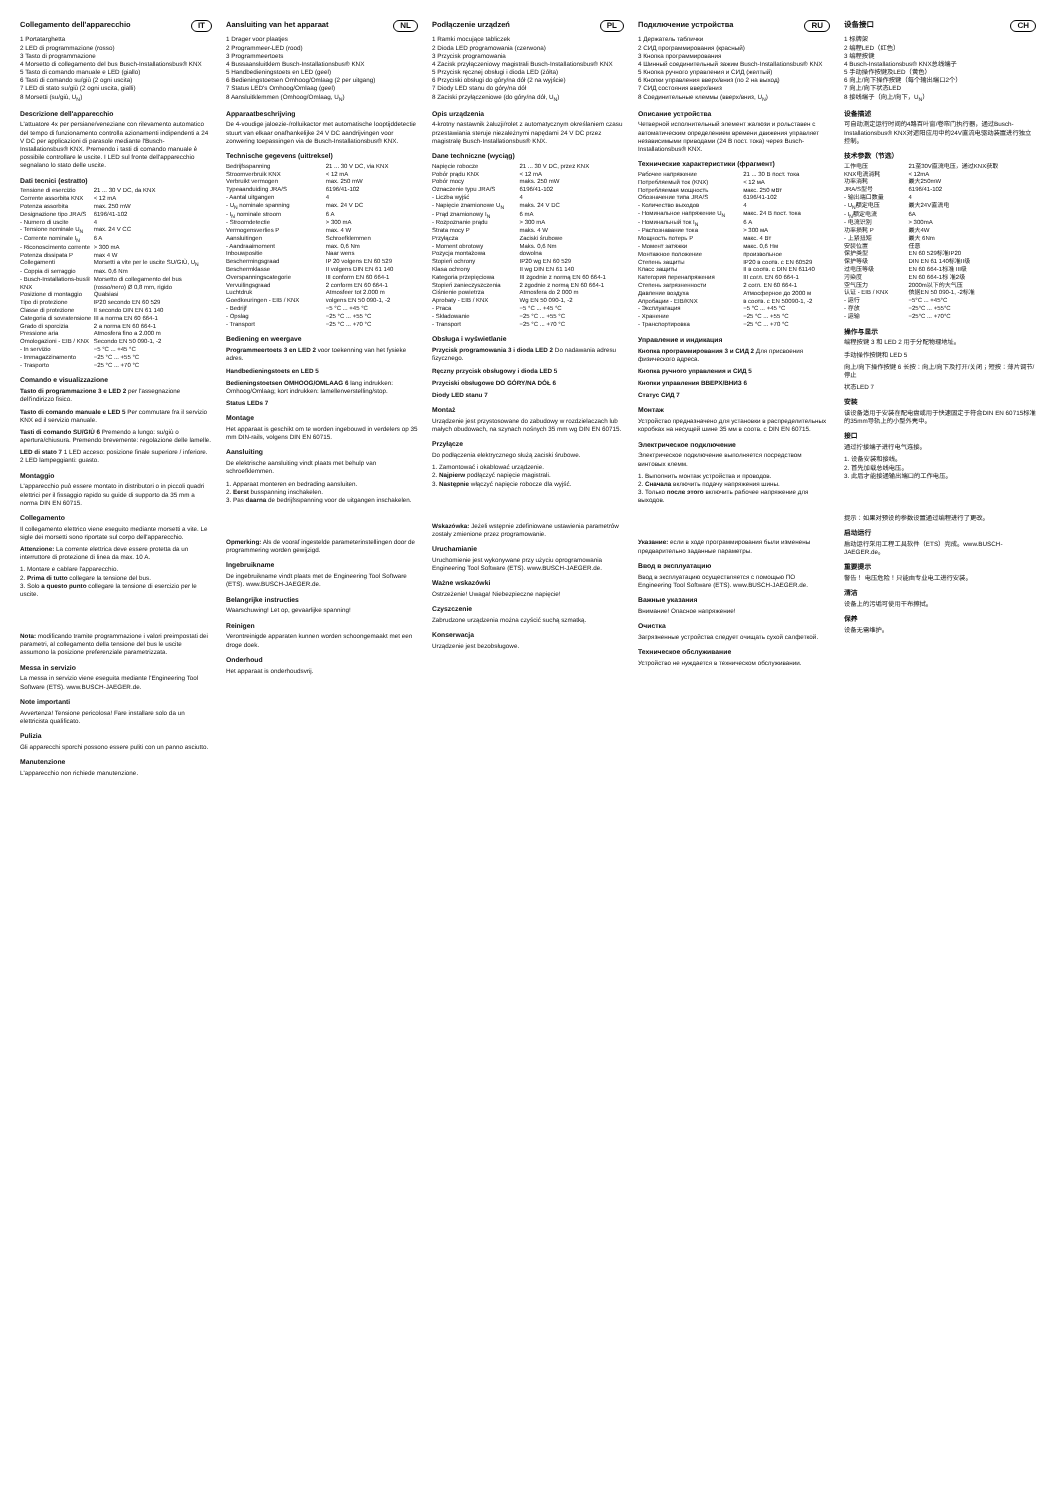Collegamento dell'apparecchio IT
1 Portatarghetta
2 LED di programmazione (rosso)
3 Tasto di programmazione
4 Morsetto di collegamento del bus Busch-Installationsbus® KNX
5 Tasto di comando manuale e LED (giallo)
6 Tasti di comando su/giù (2 ogni uscita)
7 LED di stato su/giù (2 ogni uscita, gialli)
8 Morsetti (su/giù, U<sub>N</sub>)
Descrizione dell'apparecchio
L'attuatore 4x per persiane/veneziane con rilevamento automatico del tempo di funzionamento controlla azionamenti indipendenti a 24 V DC per applicazioni di parasole mediante l'Busch-Installationsbus® KNX. Premendo i tasti di comando manuale è possibile controllare le uscite. I LED sul fronte dell'apparecchio segnalano lo stato delle uscite.
Dati tecnici (estratto)
| Tensione di esercizio | 21 ... 30 V DC, da KNX |
| Corrente assorbita KNX | < 12 mA |
| Potenza assorbita | max. 250 mW |
| Designazione tipo JRA/S | 6196/41-102 |
| - Numero di uscite | 4 |
| - Tensione nominale U<sub>N</sub> | max. 24 V CC |
| - Corrente nominale I<sub>N</sub> | 6 A |
| - Riconoscimento corrente | > 300 mA |
| Potenza dissipata P | max 4 W |
| Collegamenti | Morsetti a vite per le uscite SU/GIÙ, U<sub>N</sub> |
| - Coppia di serraggio | max. 0,6 Nm |
| - Busch-Installations-bus® KNX | Morsetto di collegamento del bus (rosso/nero) Ø 0,8 mm, rigido |
| Posizione di montaggio | Qualsiasi |
| Tipo di protezione | IP20 secondo EN 60 529 |
| Classe di protezione | II secondo DIN EN 61 140 |
| Categoria di sovratensione | III a norma EN 60 664-1 |
| Grado di sporcizia | 2 a norma EN 60 664-1 |
| Pressione aria | Atmosfera fino a 2.000 m |
| Omologazioni - EIB / KNX | Secondo EN 50 090-1, -2 |
| - In servizio | −5 °C ... +45 °C |
| - Immagazzinamento | −25 °C ... +55 °C |
| - Trasporto | −25 °C ... +70 °C |
Comando e visualizzazione
Tasto di programmazione 3 e LED 2 per l'assegnazione dell'indirizzo fisico.
Tasto di comando manuale e LED 5 Per commutare fra il servizio KNX ed il servizio manuale.
Tasti di comando SU/GIÙ 6 Premendo a lungo: su/giù o apertura/chiusura. Premendo brevemente: regolazione delle lamelle.
LED di stato 7 1 LED acceso: posizione finale superiore / inferiore. 2 LED lampeggianti: guasto.
Montaggio
L'apparecchio può essere montato in distributori o in piccoli quadri elettrici per il fissaggio rapido su guide di supporto da 35 mm a norma DIN EN 60715.
Collegamento
Il collegamento elettrico viene eseguito mediante morsetti a vite. Le sigle dei morsetti sono riportate sul corpo dell'apparecchio.
Attenzione: La corrente elettrica deve essere protetta da un interruttore di protezione di linea da max. 10 A.
1. Montare e cablare l'apparecchio.
2. Prima di tutto collegare la tensione del bus.
3. Solo a questo punto collegare la tensione di esercizio per le uscite.
Nota: modificando tramite programmazione i valori preimpostati dei parametri, al collegamento della tensione del bus le uscite assumono la posizione preferenziale parametrizzata.
Messa in servizio
La messa in servizio viene eseguita mediante l'Engineering Tool Software (ETS). www.BUSCH-JAEGER.de.
Note importanti
Avvertenza! Tensione pericolosa! Fare installare solo da un elettricista qualificato.
Pulizia
Gli apparecchi sporchi possono essere puliti con un panno asciutto.
Manutenzione
L'apparecchio non richiede manutenzione.
Aansluiting van het apparaat NL
1 Drager voor plaatjes
2 Programmeer-LED (rood)
3 Programmeertoets
4 Bussaansluitklem Busch-Installationsbus® KNX
5 Handbedieningstoets en LED (geel)
6 Bedieningstoetsen Omhoog/Omlaag (2 per uitgang)
7 Status LED's Omhoog/Omlaag (geel)
8 Aansluitklemmen (Omhoog/Omlaag, U<sub>N</sub>)
Apparaatbeschrijving
De 4-voudige jaloezie-/rolluikactor met automatische looptijddetectie stuurt van elkaar onafhankelijke 24 V DC aandrijvingen voor zonwering toepassingen via de Busch-Installationsbus® KNX.
Technische gegevens (uittreksel)
| Bedrijfsspanning | 21 ... 30 V DC, via KNX |
| Stroomverbruik KNX | < 12 mA |
| Verbruikt vermogen | max. 250 mW |
| Typeaanduiding JRA/S | 6196/41-102 |
| - Aantal uitgangen | 4 |
| - U<sub>N</sub> nominale spanning | max. 24 V DC |
| - I<sub>N</sub> nominale stroom | 6 A |
| - Stroomdetectie | > 300 mA |
| Vermogensverlies P | max. 4 W |
| Aansluitingen | Schroefklemmen |
| - Aandraaimoment | max. 0,6 Nm |
| Inbouwpositie | Naar wens |
| Beschermingsgraad | IP 20 volgens EN 60 529 |
| Beschermklasse | II volgens DIN EN 61 140 |
| Overspanningscategorie | III conform EN 60 664-1 |
| Vervuilingsgraad | 2 conform EN 60 664-1 |
| Luchtdruk | Atmosfeer tot 2.000 m |
| Goedkeuringen - EIB / KNX | volgens EN 50 090-1, -2 |
| - Bedrijf | −5 °C ... +45 °C |
| - Opslag | −25 °C ... +55 °C |
| - Transport | −25 °C ... +70 °C |
Bediening en weergave
Programmeertoets 3 en LED 2 voor toekenning van het fysieke adres.
Handbedieningstoets en LED 5
Bedieningstoetsen OMHOOG/OMLAAG 6 lang indrukken: Omhoog/Omlaag; kort indrukken: lamellenverstelling/stop.
Status LEDs 7
Montage
Het apparaat is geschikt om te worden ingebouwd in verdelers op 35 mm DIN-rails, volgens DIN EN 60715.
Aansluiting
De elektrische aansluiting vindt plaats met behulp van schroefklemmen.
1. Apparaat monteren en bedrading aansluiten.
2. Eerst busspanning inschakelen.
3. Pas daarna de bedrijfsspanning voor de uitgangen inschakelen.
Opmerking: Als de vooraf ingestelde parameterinstellingen door de programmering worden gewijzigd.
Ingebruikname
De ingebruikname vindt plaats met de Engineering Tool Software (ETS). www.BUSCH-JAEGER.de.
Belangrijke instructies
Waarschuwing! Let op, gevaarlijke spanning!
Reinigen
Verontreinigde apparaten kunnen worden schoongemaakt met een droge doek.
Onderhoud
Het apparaat is onderhoudsvrij.
Podłączenie urządzeń PL
1 Ramki mocujące tabliczek
2 Dioda LED programowania (czerwona)
3 Przycisk programowania
4 Zacisk przyłączeniowy magistrali Busch-Installationsbus® KNX
5 Przycisk ręcznej obsługi i dioda LED (żółta)
6 Przyciski obsługi do góry/na dół (2 na wyjście)
7 Diody LED stanu do góry/na dół
8 Zaciski przyłączeniowe (do góry/na dół, U<sub>N</sub>)
Opis urządzenia
4-krotny nastawnik żaluzji/rolet z automatycznym określaniem czasu przestawiania steruje niezależnymi napędami 24 V DC przez magistralę Busch-Installationsbus® KNX.
Dane techniczne (wyciąg)
| Napięcie robocze | 21 ... 30 V DC, przez KNX |
| Pobór prądu KNX | < 12 mA |
| Pobór mocy | maks. 250 mW |
| Oznaczenie typu JRA/S | 6196/41-102 |
| - Liczba wyjść | 4 |
| - Napięcie znamionowe U<sub>N</sub> | maks. 24 V DC |
| - Prąd znamionowy I<sub>N</sub> | 6 mA |
| - Rozpoznanie prądu | > 300 mA |
| Strata mocy P | maks. 4 W |
| Przyłącza | Zaciski śrubowe |
| - Moment obrotowy | Maks. 0,6 Nm |
| Pozycja montażowa | dowolna |
| Stopień ochrony | IP20 wg EN 60 529 |
| Klasa ochrony | II wg DIN EN 61 140 |
| Kategoria przepięciowa | III zgodnie z normą EN 60 664-1 |
| Stopień zanieczyszczenia | 2 zgodnie z normą EN 60 664-1 |
| Ciśnienie powietrza | Atmosfera do 2 000 m |
| Aprobaty - EIB / KNX | Wg EN 50 090-1, -2 |
| - Praca | −5 °C ... +45 °C |
| - Składowanie | −25 °C ... +55 °C |
| - Transport | −25 °C ... +70 °C |
Obsługa i wyświetlanie
Przycisk programowania 3 i dioda LED 2 Do nadawania adresu fizycznego.
Ręczny przycisk obsługowy i dioda LED 5
Przyciski obsługowe DO GÓRY/NA DÓŁ 6
Diody LED stanu 7
Montaż
Urządzenie jest przystosowane do zabudowy w rozdzielaczach lub małych obudowach, na szynach nośnych 35 mm wg DIN EN 60715.
Przyłącze
Do podłączenia elektrycznego służą zaciski śrubowe.
1. Zamontować i okablować urządzenie.
2. Najpierw podłączyć napięcie magistrali.
3. Następnie włączyć napięcie robocze dla wyjść.
Wskazówka: Jeżeli wstępnie zdefiniowane ustawienia parametrów zostały zmienione przez programowanie.
Uruchamianie
Uruchomienie jest wykonywane przy użyciu oprogramowania Engineering Tool Software (ETS). www.BUSCH-JAEGER.de.
Ważne wskazówki
Ostrzeżenie! Uwaga! Niebezpieczne napięcie!
Czyszczenie
Zabrudzone urządzenia można czyścić suchą szmatką.
Konserwacja
Urządzenie jest bezobsługowe.
Подключение устройства RU
1 Держатель таблички
2 СИД программирования (красный)
3 Кнопка программирования
4 Шинный соединительный зажим Busch-Installationsbus® KNX
5 Кнопка ручного управления и СИД (желтый)
6 Кнопки управления вверх/вниз (по 2 на выход)
7 СИД состояния вверх/вниз
8 Соединительные клеммы (вверх/вниз, U<sub>N</sub>)
Описание устройства
Четверной исполнительный элемент жалюзи и рольставен с автоматическим определением времени движения управляет независимыми приводами (24 В пост. тока) через Busch-Installationsbus® KNX.
Технические характеристики (фрагмент)
| Рабочее напряжение | 21 ... 30 В пост. тока |
| Потребляемый ток (KNX) | < 12 мА |
| Потребляемая мощность | макс. 250 мВт |
| Обозначение типа JRA/S | 6196/41-102 |
| - Количество выходов | 4 |
| - Номинальное напряжение U<sub>N</sub> | макс. 24 В пост. тока |
| - Номинальный ток I<sub>N</sub> | 6 А |
| - Распознавание тока | > 300 мА |
| Мощность потерь P | макс. 4 Вт |
| - Момент затяжки | макс. 0,6 Нм |
| Монтажное положение | произвольное |
| Степень защиты | IP20 в соотв. с EN 60529 |
| Класс защиты | II в соотв. с DIN EN 61140 |
| Категория перенапряжения | III согл. EN 60 664-1 |
| Степень загрязненности | 2 согл. EN 60 664-1 |
| Давление воздуха | Атмосферное до 2000 м |
| Апробации - EIB/KNX | в соотв. с EN 50090-1, -2 |
| - Эксплуатация | −5 °C ... +45 °C |
| - Хранение | −25 °C ... +55 °C |
| - Транспортировка | −25 °C ... +70 °C |
Управление и индикация
Кнопка программирования 3 и СИД 2 Для присвоения физического адреса.
Кнопка ручного управления и СИД 5
Кнопки управления ВВЕРХ/ВНИЗ 6
Статус СИД 7
Монтаж
Устройство предназначено для установки в распределительных коробках на несущей шине 35 мм в соотв. с DIN EN 60715.
Электрическое подключение
Электрическое подключение выполняется посредством винтовых клемм.
1. Выполнить монтаж устройства и проводов.
2. Сначала включить подачу напряжения шины.
3. Только после этого включить рабочее напряжение для выходов.
Указание: если в ходе программирования были изменены предварительно заданные параметры.
Ввод в эксплуатацию
Ввод в эксплуатацию осуществляется с помощью ПО Engineering Tool Software (ETS). www.BUSCH-JAEGER.de.
Важные указания
Внимание! Опасное напряжение!
Очистка
Загрязненные устройства следует очищать сухой салфеткой.
Техническое обслуживание
Устройство не нуждается в техническом обслуживании.
设备接口 CH
1 标牌架
2 编程LED（红色）
3 编程按键
4 Busch-Installationsbus® KNX总线端子
5 手动操作按键及LED（黄色）
6 向上/向下操作按键（每个输出端口2个）
7 向上/向下状态LED
8 接线端子（向上/向下，U<sub>N</sub>）
设备描述
可自动测定运行时间的4路百叶窗/卷帘门执行器，通过Busch-Installationsbus® KNX对遮阳应用中的24V直流电驱动装置进行独立控制。
技术参数（节选）
| 工作电压 | 21至30V直流电压，通过KNX获取 |
| KNX电流消耗 | < 12mA |
| 功率消耗 | 最大250mW |
| JRA/S型号 | 6196/41-102 |
| - 输出端口数量 | 4 |
| - U<sub>N</sub>额定电压 | 最大24V直流电 |
| - I<sub>N</sub>额定电流 | 6A |
| - 电流识别 | > 300mA |
| 功率损耗 P | 最大4W |
| - 上紧扭矩 | 最大 6Nm |
| 安装位置 | 任意 |
| 保护类型 | EN 60 529标准IP20 |
| 保护等级 | DIN EN 61 140标准II级 |
| 过电压等级 | EN 60 664-1标准 III级 |
| 污染度 | EN 60 664-1标 准2级 |
| 空气压力 | 2000m以下的大气压 |
| 认证 - EIB / KNX | 依据EN 50 090-1, -2标准 |
| - 运行 | −5°C ... +45°C |
| - 存放 | −25°C ... +55°C |
| - 运输 | −25°C ... +70°C |
操作与显示
编程按键 3 和 LED 2 用于分配物理地址。
手动操作按键和 LED 5
向上/向下操作按键 6 长按：向上/向下及打开/关闭；短按：薄片调节/停止
状态LED 7
安装
该设备适用于安装在配电盘或用于快速固定于符合DIN EN 60715标准的35mm导轨上的小型外壳中。
接口
通过拧接端子进行电气连接。
1. 设备安装和接线。
2. 首先加载总线电压。
3. 此后才能接通输出端口的工作电压。
提示：如果对预设的参数设置通过编程进行了更改。
启动运行
启动运行采用工程工具软件（ETS）完成。www.BUSCH-JAEGER.de。
重要提示
警告！ 电压危险！只能由专业电工进行安装。
清洁
设备上的污垢可使用干布擦拭。
保养
设备无需维护。